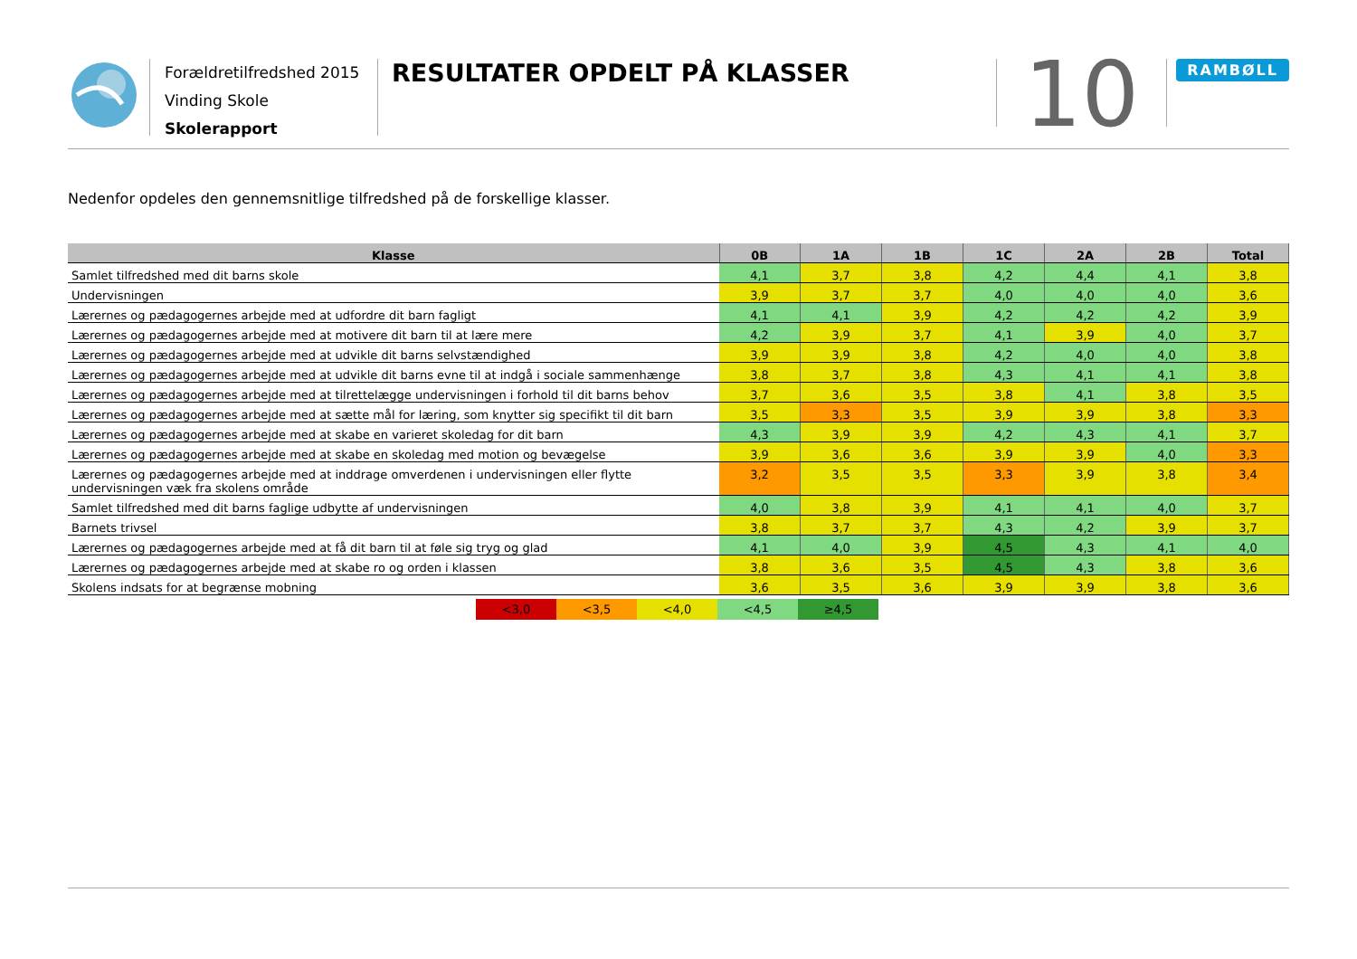Forældretilfredshed 2015
Vinding Skole
Skolerapport
RESULTATER OPDELT PÅ KLASSER
10
RAMBØLL
Nedenfor opdeles den gennemsnitlige tilfredshed på de forskellige klasser.
| Klasse | 0B | 1A | 1B | 1C | 2A | 2B | Total |
| --- | --- | --- | --- | --- | --- | --- | --- |
| Samlet tilfredshed med dit barns skole | 4,1 | 3,7 | 3,8 | 4,2 | 4,4 | 4,1 | 3,8 |
| Undervisningen | 3,9 | 3,7 | 3,7 | 4,0 | 4,0 | 4,0 | 3,6 |
| Lærernes og pædagogernes arbejde med at udfordre dit barn fagligt | 4,1 | 4,1 | 3,9 | 4,2 | 4,2 | 4,2 | 3,9 |
| Lærernes og pædagogernes arbejde med at motivere dit barn til at lære mere | 4,2 | 3,9 | 3,7 | 4,1 | 3,9 | 4,0 | 3,7 |
| Lærernes og pædagogernes arbejde med at udvikle dit barns selvstændighed | 3,9 | 3,9 | 3,8 | 4,2 | 4,0 | 4,0 | 3,8 |
| Lærernes og pædagogernes arbejde med at udvikle dit barns evne til at indgå i sociale sammenhænge | 3,8 | 3,7 | 3,8 | 4,3 | 4,1 | 4,1 | 3,8 |
| Lærernes og pædagogernes arbejde med at tilrettelægge undervisningen i forhold til dit barns behov | 3,7 | 3,6 | 3,5 | 3,8 | 4,1 | 3,8 | 3,5 |
| Lærernes og pædagogernes arbejde med at sætte mål for læring, som knytter sig specifikt til dit barn | 3,5 | 3,3 | 3,5 | 3,9 | 3,9 | 3,8 | 3,3 |
| Lærernes og pædagogernes arbejde med at skabe en varieret skoledag for dit barn | 4,3 | 3,9 | 3,9 | 4,2 | 4,3 | 4,1 | 3,7 |
| Lærernes og pædagogernes arbejde med at skabe en skoledag med motion og bevægelse | 3,9 | 3,6 | 3,6 | 3,9 | 3,9 | 4,0 | 3,3 |
| Lærernes og pædagogernes arbejde med at inddrage omverdenen i undervisningen eller flytte undervisningen væk fra skolens område | 3,2 | 3,5 | 3,5 | 3,3 | 3,9 | 3,8 | 3,4 |
| Samlet tilfredshed med dit barns faglige udbytte af undervisningen | 4,0 | 3,8 | 3,9 | 4,1 | 4,1 | 4,0 | 3,7 |
| Barnets trivsel | 3,8 | 3,7 | 3,7 | 4,3 | 4,2 | 3,9 | 3,7 |
| Lærernes og pædagogernes arbejde med at få dit barn til at føle sig tryg og glad | 4,1 | 4,0 | 3,9 | 4,5 | 4,3 | 4,1 | 4,0 |
| Lærernes og pædagogernes arbejde med at skabe ro og orden i klassen | 3,8 | 3,6 | 3,5 | 4,5 | 4,3 | 3,8 | 3,6 |
| Skolens indsats for at begrænse mobning | 3,6 | 3,5 | 3,6 | 3,9 | 3,9 | 3,8 | 3,6 |
<3,0 <3,5 <4,0 <4,5 ≥4,5